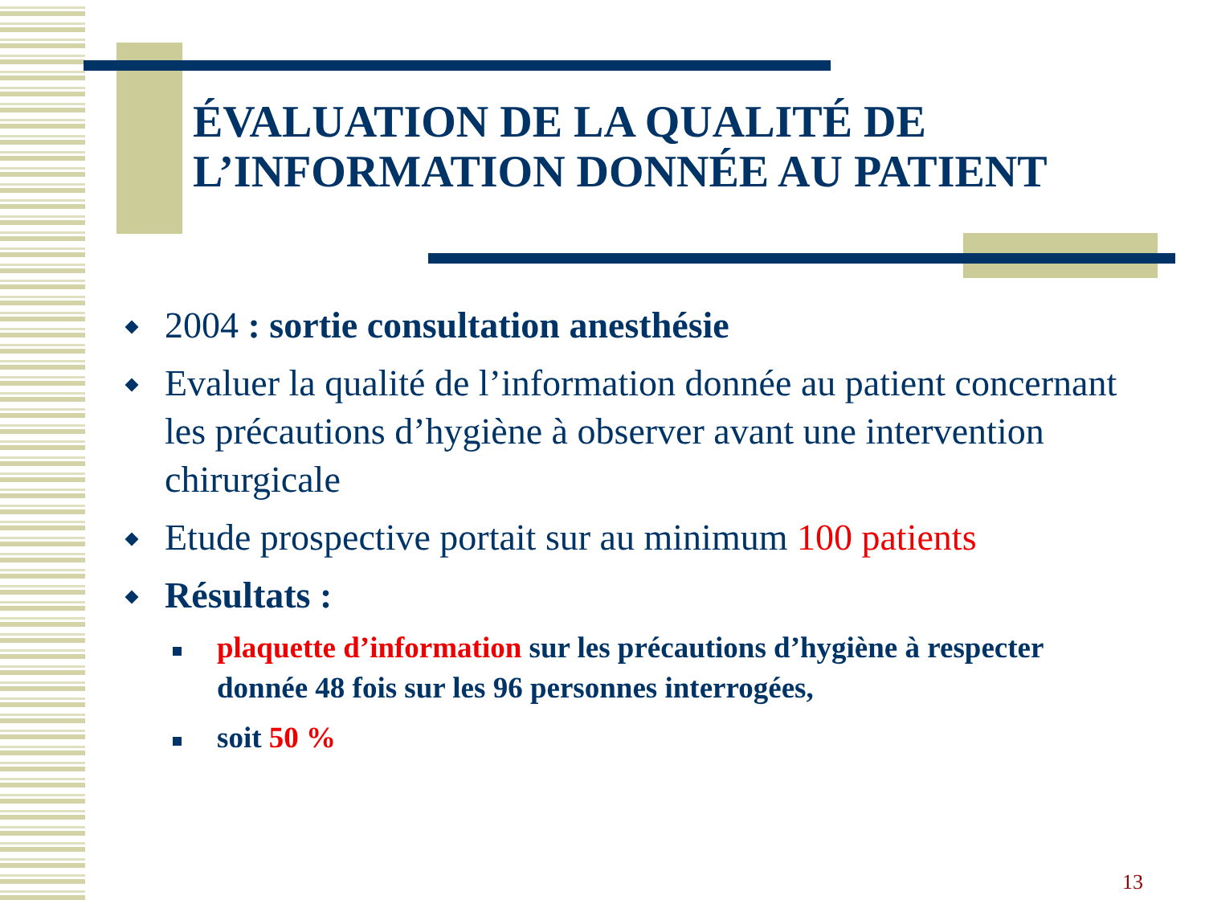ÉVALUATION DE LA QUALITÉ DE
L’INFORMATION DONNÉE AU PATIENT
2004 : sortie consultation anesthésie
Evaluer la qualité de l’information donnée au patient concernant les précautions d’hygiène à observer avant une intervention chirurgicale
Etude prospective portait sur au minimum 100 patients
Résultats :
plaquette d’information sur les précautions d’hygiène à respecter donnée 48 fois sur les 96 personnes interrogées,
soit 50 %
13